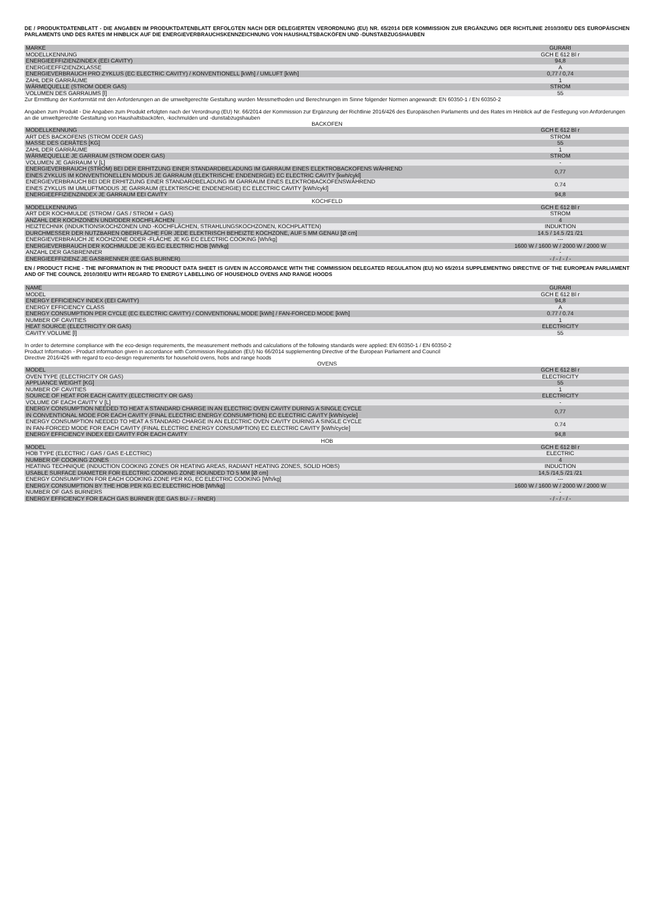DE / PRODUKTDATENBLATT - DIE ANGABEN IM PRODUKTDATENBLATT ERFOLGTEN NACH DER DELEGIERTEN VERORDNUNG (EU) NR. 65/2014 DER KOMMISSION ZUR ERGÄNZUNG DER RICHTLINIE 2010/30/EU DES EUROPÄISCHEN PARLAMENTS UND DES RATES IM HINBLICK AUF DIE ENERGIEVERBRAUCHSKENNZEICHNUNG VON HAUSHALTSBACKÖFEN UND -DUNSTABZUGSHAUBEN
| MARKE | GURARI |
| MODELLKENNUNG | GCH E 612 Bl r |
| ENERGIEEFFIZIENZINDEX (EEI CAVITY) | 94,8 |
| ENERGIEEFFIZIENZKLASSE | A |
| ENERGIEVERBRAUCH PRO ZYKLUS (EC ELECTRIC CAVITY) / KONVENTIONELL [kWh] / UMLUFT [kWh] | 0,77 / 0,74 |
| ZAHL DER GARRÄUME | 1 |
| WÄRMEQUELLE (STROM ODER GAS) | STROM |
| VOLUMEN DES GARRAUMS [l] | 55 |
Zur Ermittlung der Konformität mit den Anforderungen an die umweltgerechte Gestaltung wurden Messmethoden und Berechnungen im Sinne folgender Normen angewandt: EN 60350-1 / EN 60350-2
Angaben zum Produkt - Die Angaben zum Produkt erfolgten nach der Verordnung (EU) Nr. 66/2014 der Kommission zur Ergänzung der Richtlinie 2016/426 des Europäischen Parlaments und des Rates im Hinblick auf die Festlegung von Anforderungen an die umweltgerechte Gestaltung von Haushaltsbacköfen, -kochmulden und -dunstabzugshauben
BACKOFEN
| MODELLKENNUNG | GCH E 612 Bl r |
| ART DES BACKOFENS (STROM ODER GAS) | STROM |
| MASSE DES GERÄTES [KG] | 55 |
| ZAHL DER GARRÄUME | 1 |
| WÄRMEQUELLE JE GARRAUM (STROM ODER GAS) | STROM |
| VOLUMEN JE GARRAUM V [L] | - |
| ENERGIEVERBRAUCH (STROM) BEI DER ERHITZUNG EINER STANDARDBELADUNG IM GARRAUM EINES ELEKTROBACKOFENS WÄHREND EINES ZYKLUS IM KONVENTIONELLEN MODUS JE GARRAUM (ELEKTRISCHE ENDENERGIE) EC ELECTRIC CAVITY [kwh/cykl] | 0,77 |
| ENERGIEVERBRAUCH BEI DER ERHITZUNG EINER STANDARDBELADUNG IM GARRAUM EINES ELEKTROBACKOFENSWÄHREND EINES ZYKLUS IM UMLUFTMODUS JE GARRAUM (ELEKTRISCHE ENDENERGIE) EC ELECTRIC CAVITY [kWh/cykl] | 0.74 |
| ENERGIEEFFIZIENZINDEX JE GARRAUM EEI CAVITY | 94,8 |
KOCHFELD
| MODELLKENNUNG | GCH E 612 Bl r |
| ART DER KOCHMULDE (STROM / GAS / STROM + GAS) | STROM |
| ANZAHL DER KOCHZONEN UND/ODER KOCHFLÄCHEN | 4 |
| HEIZTECHNIK (INDUKTIONSKOCHZONEN UND -KOCHFLÄCHEN, STRAHLUNGSKOCHZONEN, KOCHPLATTEN) | INDUKTION |
| DURCHMESSER DER NUTZBAREN OBERFLÄCHE FÜR JEDE ELEKTRISCH BEHEIZTE KOCHZONE, AUF 5 MM GENAU [Ø cm] | 14.5 / 14.5 /21 /21 |
| ENERGIEVERBRAUCH JE KOCHZONE ODER -FLÄCHE JE KG EC ELECTRIC COOKING [Wh/kg] | --- |
| ENERGIEVERBRAUCH DER KOCHMULDE JE KG EC ELECTRIC HOB [Wh/kg] | 1600 W / 1600 W / 2000 W / 2000 W |
| ANZAHL DER GASBRENNER | - |
| ENERGIEEFFIZIENZ JE GASBRENNER (EE GAS BURNER) | - / - / - / - |
EN / PRODUCT FICHE - THE INFORMATION IN THE PRODUCT DATA SHEET IS GIVEN IN ACCORDANCE WITH THE COMMISSION DELEGATED REGULATION (EU) NO 65/2014 SUPPLEMENTING DIRECTIVE OF THE EUROPEAN PARLIAMENT AND OF THE COUNCIL 2010/30/EU WITH REGARD TO ENERGY LABELLING OF HOUSEHOLD OVENS AND RANGE HOODS
| NAME | GURARI |
| MODEL | GCH E 612 Bl r |
| ENERGY EFFICIENCY INDEX (EEI CAVITY) | 94,8 |
| ENERGY EFFICIENCY CLASS | A |
| ENERGY CONSUMPTION PER CYCLE (EC ELECTRIC CAVITY) / CONVENTIONAL MODE [kWh] / FAN-FORCED MODE [kWh] | 0.77 / 0.74 |
| NUMBER OF CAVITIES | 1 |
| HEAT SOURCE (ELECTRICITY OR GAS) | ELECTRICITY |
| CAVITY VOLUME [l] | 55 |
In order to determine compliance with the eco-design requirements, the measurement methods and calculations of the following standards were applied: EN 60350-1 / EN 60350-2
Product Information - Product information given in accordance with Commission Regulation (EU) No 66/2014 supplementing Directive of the European Parliament and Council
Directive 2016/426 with regard to eco-design requirements for household ovens, hobs and range hoods
OVENS
| MODEL | GCH E 612 Bl r |
| OVEN TYPE (ELECTRICITY OR GAS) | ELECTRICITY |
| APPLIANCE WEIGHT [KG] | 55 |
| NUMBER OF CAVITIES | 1 |
| SOURCE OF HEAT FOR EACH CAVITY (ELECTRICITY OR GAS) | ELECTRICITY |
| VOLUME OF EACH CAVITY V [L] | - |
| ENERGY CONSUMPTION NEEDED TO HEAT A STANDARD CHARGE IN AN ELECTRIC OVEN CAVITY DURING A SINGLE CYCLE IN CONVENTIONAL MODE FOR EACH CAVITY (FINAL ELECTRIC ENERGY CONSUMPTION) EC ELECTRIC CAVITY [kWh/cycle] | 0,77 |
| ENERGY CONSUMPTION NEEDED TO HEAT A STANDARD CHARGE IN AN ELECTRIC OVEN CAVITY DURING A SINGLE CYCLE IN FAN-FORCED MODE FOR EACH CAVITY (FINAL ELECTRIC ENERGY CONSUMPTION) EC ELECTRIC CAVITY [kWh/cycle] | 0.74 |
| ENERGY EFFICIENCY INDEX EEI CAVITY FOR EACH CAVITY | 94,8 |
HOB
| MODEL | GCH E 612 Bl r |
| HOB TYPE (ELECTRIC / GAS / GAS E-LECTRIC) | ELECTRIC |
| NUMBER OF COOKING ZONES | 4 |
| HEATING TECHNIQUE (INDUCTION COOKING ZONES OR HEATING AREAS, RADIANT HEATING ZONES, SOLID HOBS) | INDUCTION |
| USABLE SURFACE DIAMETER FOR ELECTRIC COOKING ZONE ROUNDED TO 5 MM [Ø cm] | 14,5 /14,5 /21 /21 |
| ENERGY CONSUMPTION FOR EACH COOKING ZONE PER KG, EC ELECTRIC COOKING [Wh/kg] | --- |
| ENERGY CONSUMPTION BY THE HOB PER KG EC ELECTRIC HOB [Wh/kg] | 1600 W / 1600 W / 2000 W / 2000 W |
| NUMBER OF GAS BURNERS | - |
| ENERGY EFFICIENCY FOR EACH GAS BURNER (EE GAS BU- / - RNER) | - / - / - / - |